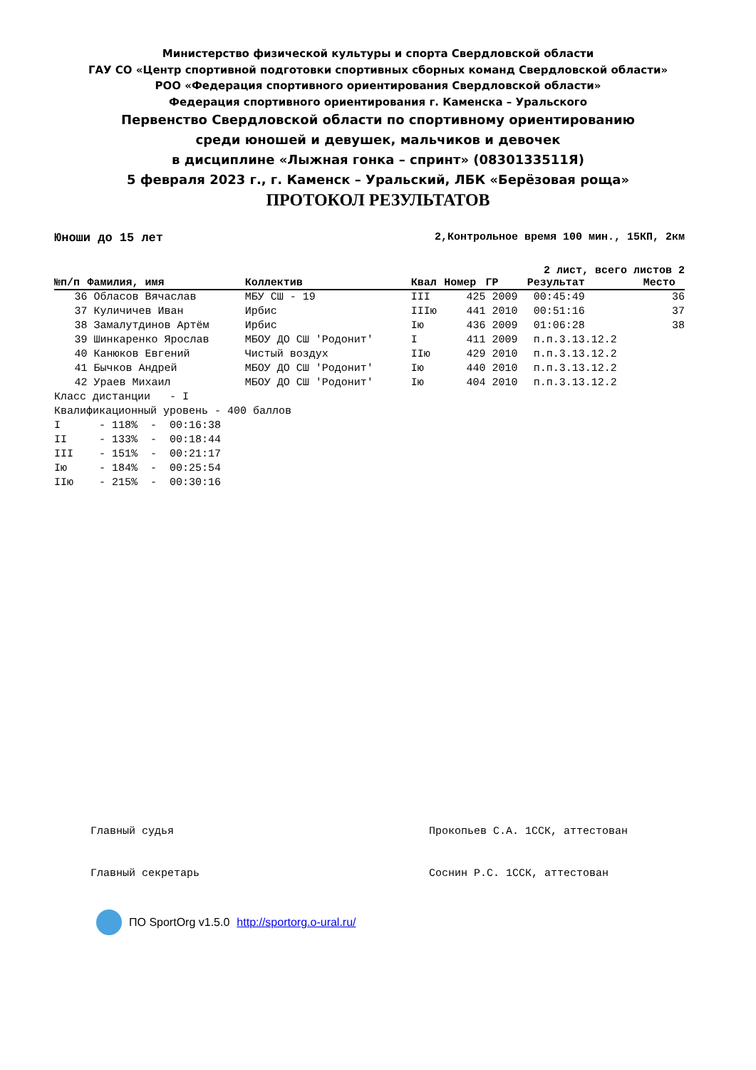Министерство физической культуры и спорта Свердловской области
ГАУ СО «Центр спортивной подготовки спортивных сборных команд Свердловской области»
РОО «Федерация спортивного ориентирования Свердловской области»
Федерация спортивного ориентирования г. Каменска – Уральского
Первенство Свердловской области по спортивному ориентированию
среди юношей и девушек, мальчиков и девочек
в дисциплине «Лыжная гонка – спринт» (0830133511Я)
5 февраля 2023 г., г. Каменск – Уральский, ЛБК «Берёзовая роща»
ПРОТОКОЛ РЕЗУЛЬТАТОВ
Юноши до 15 лет 2,Контрольное время 100 мин., 15КП, 2км
2 лист, всего листов 2
| №п/п | Фамилия, имя | Коллектив | Квал | Номер | ГР | Результат | Место |
| --- | --- | --- | --- | --- | --- | --- | --- |
| 36 | Обласов Вячаслав | МБУ СШ - 19 | III | 425 | 2009 | 00:45:49 | 36 |
| 37 | Куличичев Иван | Ирбис | IIIю | 441 | 2010 | 00:51:16 | 37 |
| 38 | Замалутдинов Артём | Ирбис | Iю | 436 | 2009 | 01:06:28 | 38 |
| 39 | Шинкаренко Ярослав | МБОУ ДО СШ 'Родонит' | I | 411 | 2009 | п.п.3.13.12.2 | |
| 40 | Канюков Евгений | Чистый воздух | IIю | 429 | 2010 | п.п.3.13.12.2 | |
| 41 | Бычков Андрей | МБОУ ДО СШ 'Родонит' | Iю | 440 | 2010 | п.п.3.13.12.2 | |
| 42 | Ураев Михаил | МБОУ ДО СШ 'Родонит' | Iю | 404 | 2010 | п.п.3.13.12.2 | |
Класс дистанции   - I
Квалификационный уровень - 400 баллов
I      - 118%  -  00:16:38
II     - 133%  -  00:18:44
III    - 151%  -  00:21:17
Iю     - 184%  -  00:25:54
IIю    - 215%  -  00:30:16
Главный судья Прокопьев С.А. 1ССК, аттестован
Главный секретарь Соснин Р.С. 1ССК, аттестован
ПО SportOrg v1.5.0 http://sportorg.o-ural.ru/